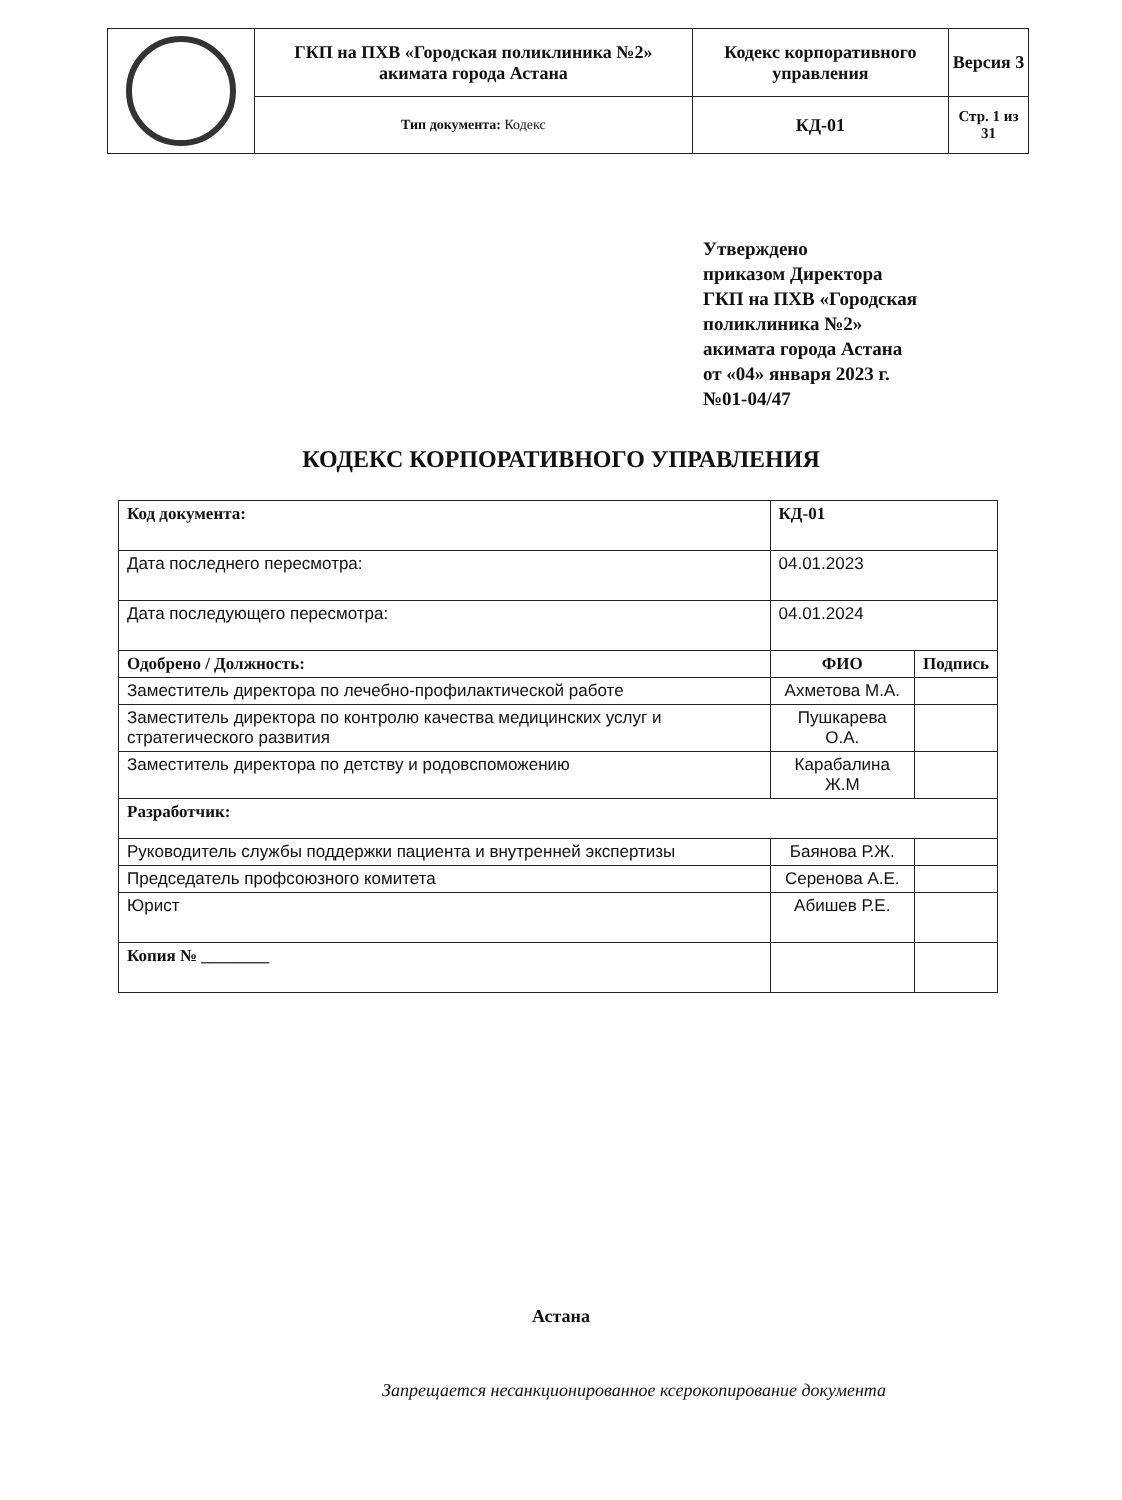| | ГКП на ПХВ «Городская поликлиника №2» акимата города Астана | Кодекс корпоративного управления | Версия 3 |
| | Тип документа: Кодекс | КД-01 | Стр. 1 из 31 |
Утверждено
приказом Директора
ГКП на ПХВ «Городская
поликлиника №2»
акимата города Астана
от «04» января 2023 г.
№01-04/47
КОДЕКС КОРПОРАТИВНОГО УПРАВЛЕНИЯ
| Код документа: | КД-01 | |
| Дата последнего пересмотра: | 04.01.2023 | |
| Дата последующего пересмотра: | 04.01.2024 | |
| Одобрено / Должность: | ФИО | Подпись |
| Заместитель директора по лечебно-профилактической работе | Ахметова М.А. | |
| Заместитель директора по контролю качества медицинских услуг и стратегического развития | Пушкарева О.А. | |
| Заместитель директора по детству и родовспоможению | Карабалина Ж.М | |
| Разработчик: | | |
| Руководитель службы поддержки пациента и внутренней экспертизы | Баянова Р.Ж. | |
| Председатель профсоюзного комитета | Серенова А.Е. | |
| Юрист | Абишев Р.Е. | |
| Копия № ________ | | |
Астана
Запрещается несанкционированное ксерокопирование документа